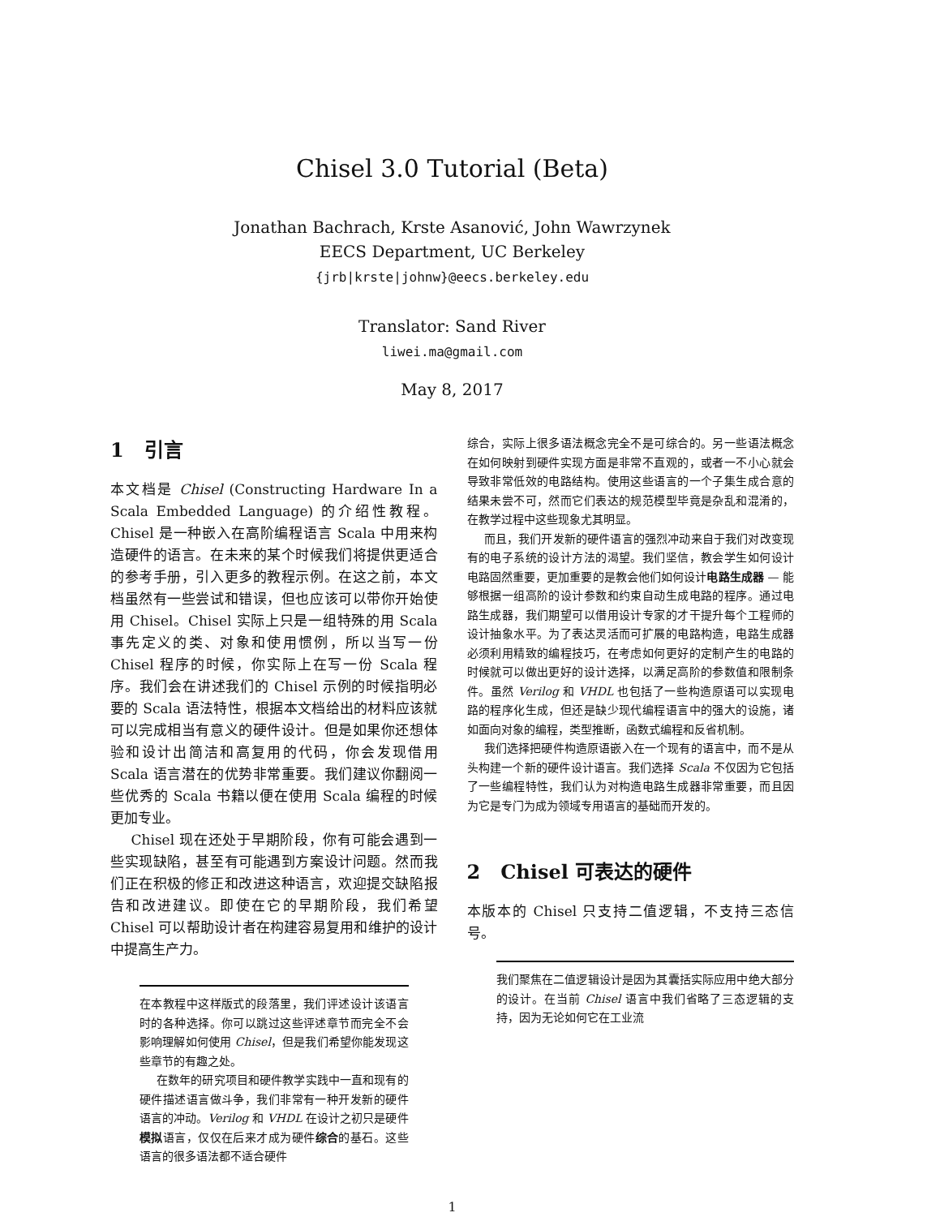Chisel 3.0 Tutorial (Beta)
Jonathan Bachrach, Krste Asanović, John Wawrzynek
EECS Department, UC Berkeley
{jrb|krste|johnw}@eecs.berkeley.edu
Translator: Sand River
liwei.ma@gmail.com
May 8, 2017
1 引言
本文档是 Chisel (Constructing Hardware In a Scala Embedded Language) 的介绍性教程。Chisel 是一种嵌入在高阶编程语言 Scala 中用来构造硬件的语言。在未来的某个时候我们将提供更适合的参考手册，引入更多的教程示例。在这之前，本文档虽然有一些尝试和错误，但也应该可以带你开始使用 Chisel。Chisel 实际上只是一组特殊的用 Scala 事先定义的类、对象和使用惯例，所以当写一份 Chisel 程序的时候，你实际上在写一份 Scala 程序。我们会在讲述我们的 Chisel 示例的时候指明必要的 Scala 语法特性，根据本文档给出的材料应该就可以完成相当有意义的硬件设计。但是如果你还想体验和设计出简洁和高复用的代码，你会发现借用 Scala 语言潜在的优势非常重要。我们建议你翻阅一些优秀的 Scala 书籍以便在使用 Scala 编程的时候更加专业。
Chisel 现在还处于早期阶段，你有可能会遇到一些实现缺陷，甚至有可能遇到方案设计问题。然而我们正在积极的修正和改进这种语言，欢迎提交缺陷报告和改进建议。即使在它的早期阶段，我们希望 Chisel 可以帮助设计者在构建容易复用和维护的设计中提高生产力。
在本教程中这样版式的段落里，我们评述设计该语言时的各种选择。你可以跳过这些评述章节而完全不会影响理解如何使用 Chisel，但是我们希望你能发现这些章节的有趣之处。
在数年的研究项目和硬件教学实践中一直和现有的硬件描述语言做斗争，我们非常有一种开发新的硬件语言的冲动。Verilog 和 VHDL 在设计之初只是硬件模拟语言，仅仅在后来才成为硬件综合的基石。这些语言的很多语法都不适合硬件
综合，实际上很多语法概念完全不是可综合的。另一些语法概念在如何映射到硬件实现方面是非常不直观的，或者一不小心就会导致非常低效的电路结构。使用这些语言的一个子集生成合意的结果未尝不可，然而它们表达的规范模型毕竟是杂乱和混淆的，在教学过程中这些现象尤其明显。
而且，我们开发新的硬件语言的强烈冲动来自于我们对改变现有的电子系统的设计方法的渴望。我们坚信，教会学生如何设计电路固然重要，更加重要的是教会他们如何设计电路生成器 — 能够根据一组高阶的设计参数和约束自动生成电路的程序。通过电路生成器，我们期望可以借用设计专家的才干提升每个工程师的设计抽象水平。为了表达灵活而可扩展的电路构造，电路生成器必须利用精致的编程技巧，在考虑如何更好的定制产生的电路的时候就可以做出更好的设计选择，以满足高阶的参数值和限制条件。虽然 Verilog 和 VHDL 也包括了一些构造原语可以实现电路的程序化生成，但还是缺少现代编程语言中的强大的设施，诸如面向对象的编程，类型推断，函数式编程和反省机制。
我们选择把硬件构造原语嵌入在一个现有的语言中，而不是从头构建一个新的硬件设计语言。我们选择 Scala 不仅因为它包括了一些编程特性，我们认为对构造电路生成器非常重要，而且因为它是专门为成为领域专用语言的基础而开发的。
2 Chisel 可表达的硬件
本版本的 Chisel 只支持二值逻辑，不支持三态信号。
我们聚焦在二值逻辑设计是因为其囊括实际应用中绝大部分的设计。在当前 Chisel 语言中我们省略了三态逻辑的支持，因为无论如何它在工业流
1